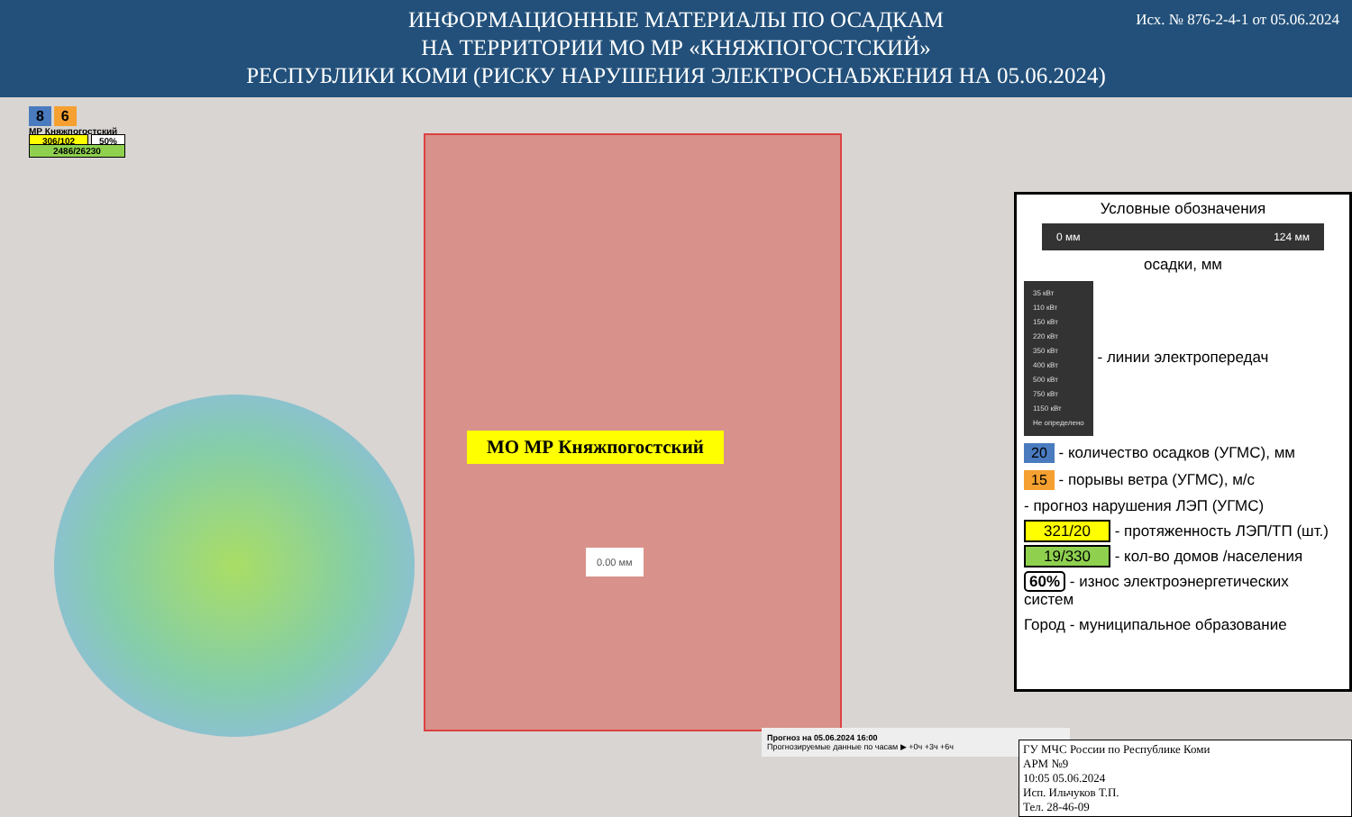ИНФОРМАЦИОННЫЕ МАТЕРИАЛЫ ПО ОСАДКАМ
НА ТЕРРИТОРИИ МО МР «КНЯЖПОГОСТСКИЙ»
РЕСПУБЛИКИ КОМИ (РИСКУ НАРУШЕНИЯ ЭЛЕКТРОСНАБЖЕНИЯ НА 05.06.2024)
Исх. № 876-2-4-1 от 05.06.2024
8 6
МР Княжпогостский
306/102 50%
2486/26230
МО МР Княжпогостский
0.00 мм
Условные обозначения
0 мм 124 мм
осадки, мм
35 кВт
110 кВт
150 кВт
220 кВт
350 кВт
400 кВт
500 кВт
750 кВт
1150 кВт
Не определено - линии электропередач
20 - количество осадков (УГМС), мм
15 - порывы ветра (УГМС), м/с
- прогноз нарушения ЛЭП (УГМС)
321/20 - протяженность ЛЭП/ТП (шт.)
19/330 - кол-во домов /населения
60% - износ электроэнергетических систем
Город - муниципальное образование
Прогноз на 05.06.2024 16:00
Прогнозируемые данные по часам ▶ +0ч +3ч +6ч
ГУ МЧС России по Республике Коми
АРМ №9
10:05 05.06.2024
Исп. Ильчуков Т.П.
Тел. 28-46-09